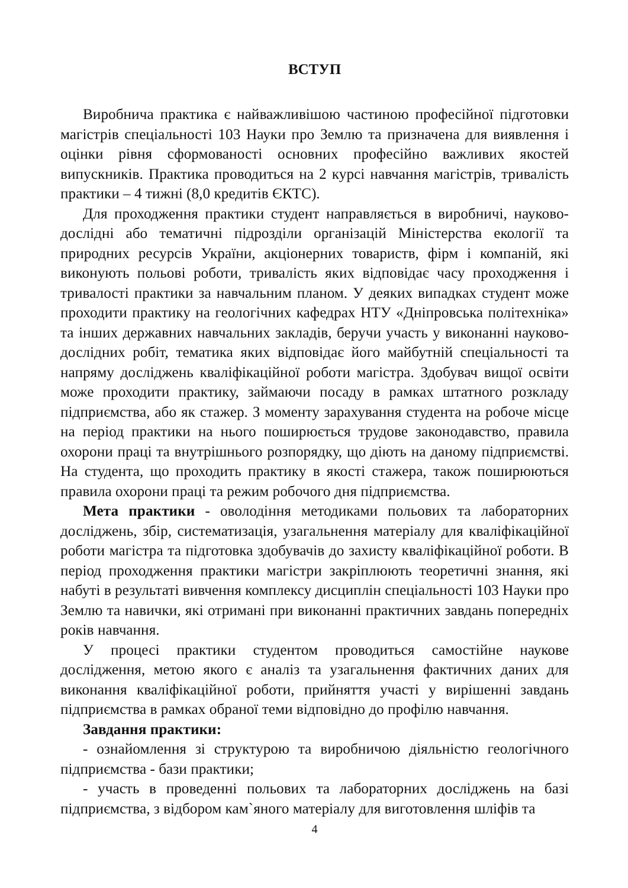ВСТУП
Виробнича практика є найважливішою частиною професійної підготовки магістрів спеціальності 103 Науки про Землю та призначена для виявлення і оцінки рівня сформованості основних професійно важливих якостей випускників. Практика проводиться на 2 курсі навчання магістрів, тривалість практики – 4 тижні (8,0 кредитів ЄКТС).
Для проходження практики студент направляється в виробничі, науково-дослідні або тематичні підрозділи організацій Міністерства екології та природних ресурсів України, акціонерних товариств, фірм і компаній, які виконують польові роботи, тривалість яких відповідає часу проходження і тривалості практики за навчальним планом. У деяких випадках студент може проходити практику на геологічних кафедрах НТУ «Дніпровська політехніка» та інших державних навчальних закладів, беручи участь у виконанні науково-дослідних робіт, тематика яких відповідає його майбутній спеціальності та напряму досліджень кваліфікаційної роботи магістра. Здобувач вищої освіти може проходити практику, займаючи посаду в рамках штатного розкладу підприємства, або як стажер. З моменту зарахування студента на робоче місце на період практики на нього поширюється трудове законодавство, правила охорони праці та внутрішнього розпорядку, що діють на даному підприємстві. На студента, що проходить практику в якості стажера, також поширюються правила охорони праці та режим робочого дня підприємства.
Мета практики - оволодіння методиками польових та лабораторних досліджень, збір, систематизація, узагальнення матеріалу для кваліфікаційної роботи магістра та підготовка здобувачів до захисту кваліфікаційної роботи. В період проходження практики магістри закріплюють теоретичні знання, які набуті в результаті вивчення комплексу дисциплін спеціальності 103 Науки про Землю та навички, які отримані при виконанні практичних завдань попередніх років навчання.
У процесі практики студентом проводиться самостійне наукове дослідження, метою якого є аналіз та узагальнення фактичних даних для виконання кваліфікаційної роботи, прийняття участі у вирішенні завдань підприємства в рамках обраної теми відповідно до профілю навчання.
Завдання практики:
- ознайомлення зі структурою та виробничою діяльністю геологічного підприємства - бази практики;
- участь в проведенні польових та лабораторних досліджень на базі підприємства, з відбором кам`яного матеріалу для виготовлення шліфів та
4